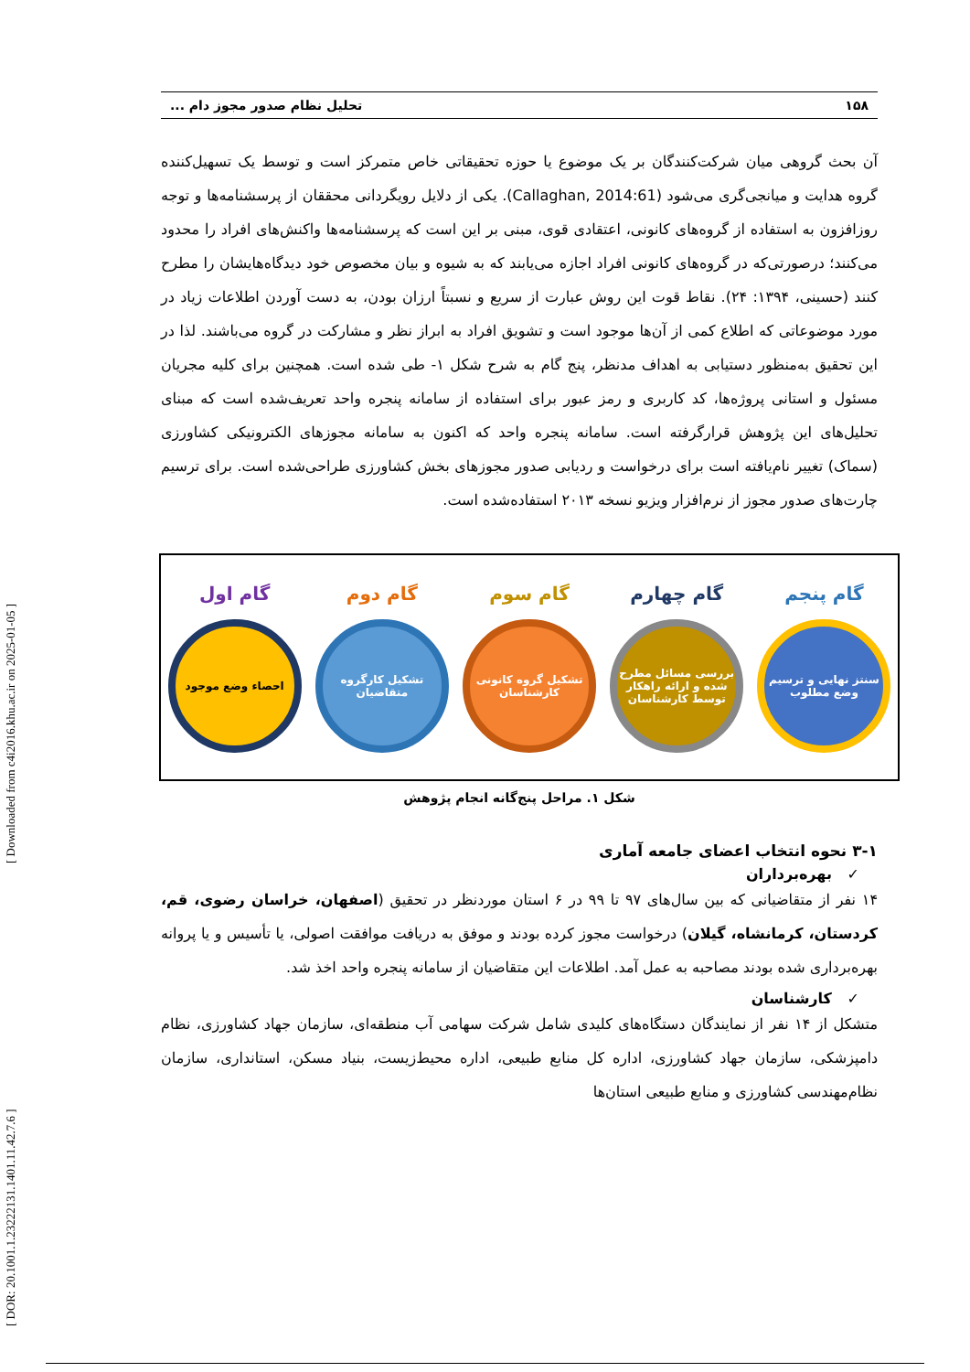[ DOR: 20.1001.1.23222131.1401.11.42.7.6 ] [ Downloaded from c4i2016.khu.ac.ir on 2025-01-05 ]
۱۵۸ تحلیل نظام صدور مجوز دام ...
آن بحث گروهی میان شرکت‌کنندگان بر یک موضوع یا حوزه تحقیقاتی خاص متمرکز است و توسط یک تسهیل‌کننده گروه هدایت و میانجی‌گری می‌شود (Callaghan, 2014:61). یکی از دلایل رویگردانی محققان از پرسشنامه‌ها و توجه روزافزون به استفاده از گروه‌های کانونی، اعتقادی قوی، مبنی بر این است که پرسشنامه‌ها واکنش‌های افراد را محدود می‌کنند؛ درصورتی‌که در گروه‌های کانونی افراد اجازه می‌یابند که به شیوه و بیان مخصوص خود دیدگاه‌هایشان را مطرح کنند (حسینی، ۱۳۹۴: ۲۴). نقاط قوت این روش عبارت از سریع و نسبتاً ارزان بودن، به دست آوردن اطلاعات زیاد در مورد موضوعاتی که اطلاع کمی از آن‌ها موجود است و تشویق افراد به ابراز نظر و مشارکت در گروه می‌باشند. لذا در این تحقیق به‌منظور دستیابی به اهداف مدنظر، پنج گام به شرح شکل ۱- طی شده است. همچنین برای کلیه مجریان مسئول و استانی پروژه‌ها، کد کاربری و رمز عبور برای استفاده از سامانه پنجره واحد تعریف‌شده است که مبنای تحلیل‌های این پژوهش قرارگرفته است. سامانه پنجره واحد که اکنون به سامانه مجوزهای الکترونیکی کشاورزی (سماک) تغییر نام‌یافته است برای درخواست و ردیابی صدور مجوزهای بخش کشاورزی طراحی‌شده است. برای ترسیم چارت‌های صدور مجوز از نرم‌افزار ویزیو نسخه ۲۰۱۳ استفاده‌شده است.
گام پنجم
سنتز نهایی و ترسیم وضع مطلوب
گام چهارم
بررسی مسائل مطرح شده و ارائه راهکار توسط کارشناسان
گام سوم
تشکیل گروه کانونی کارشناسان
گام دوم
تشکیل کارگروه متقاضیان
گام اول
احصاء وضع موجود
شکل ۱. مراحل پنج‌گانه انجام پژوهش
۳-۱ نحوه انتخاب اعضای جامعه آماری
✓ بهره‌برداران
۱۴ نفر از متقاضیانی که بین سال‌های ۹۷ تا ۹۹ در ۶ استان موردنظر در تحقیق (اصفهان، خراسان رضوی، قم، کردستان، کرمانشاه، گیلان) درخواست مجوز کرده بودند و موفق به دریافت موافقت اصولی، یا تأسیس و یا پروانه بهره‌برداری شده بودند مصاحبه به عمل آمد. اطلاعات این متقاضیان از سامانه پنجره واحد اخذ شد.
✓ کارشناسان
متشکل از ۱۴ نفر از نمایندگان دستگاه‌های کلیدی شامل شرکت سهامی آب منطقه‌ای، سازمان جهاد کشاورزی، نظام دامپزشکی، سازمان جهاد کشاورزی، اداره کل منابع طبیعی، اداره محیط‌زیست، بنیاد مسکن، استانداری، سازمان نظام‌مهندسی کشاورزی و منابع طبیعی استان‌ها